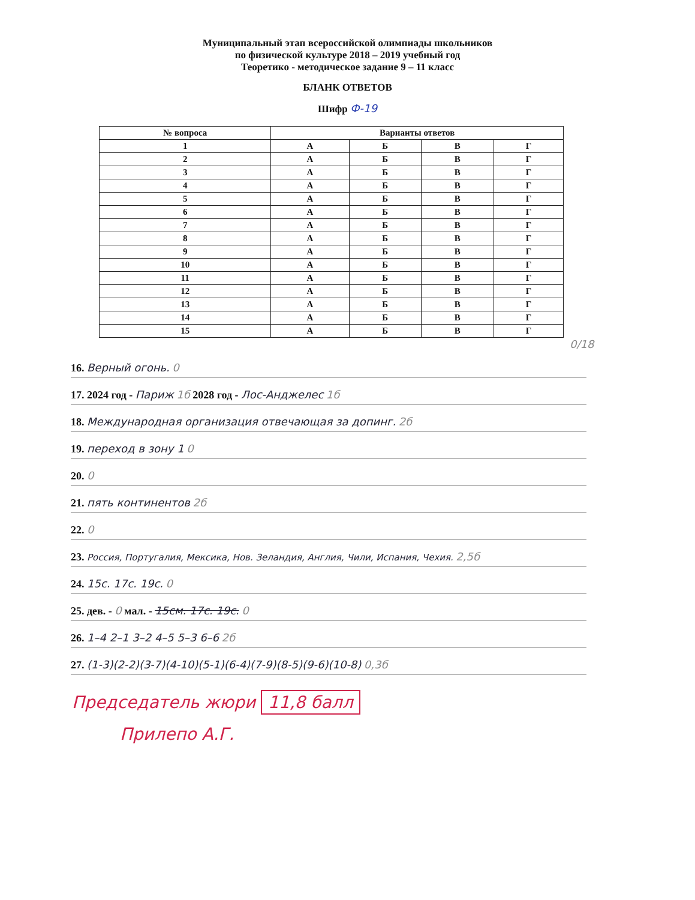Муниципальный этап всероссийской олимпиады школьников
по физической культуре 2018 – 2019 учебный год
Теоретико - методическое задание 9 – 11 класс
БЛАНК ОТВЕТОВ
Шифр Ф-19
| № вопроса | Варианты ответов | | | |
| --- | --- | --- | --- | --- |
| 1 | А | Б | В | Г |
| 2 | А | Б | В | Г |
| 3 | А | Б | В | Г |
| 4 | А | Б | В | Г |
| 5 | А | Б | В | Г |
| 6 | А | Б | В | Г |
| 7 | А | Б | В | Г |
| 8 | А | Б | В | Г |
| 9 | А | Б | В | Г |
| 10 | А | Б | В | Г |
| 11 | А | Б | В | Г |
| 12 | А | Б | В | Г |
| 13 | А | Б | В | Г |
| 14 | А | Б | В | Г |
| 15 | А | Б | В | Г |
0/18
16. Верный огонь. 0
17. 2024 год - Париж 1б 2028 год - Лос-Анджелес 1б
18. Международная организация отвечающая за допинг. 2б
19. переход в зону 1 0
20. 0
21. пять континентов 2б
22. 0
23. Россия, Португалия, Мексика, Нов. Зеландия, Англия, Чили, Испания, Чехия. 2,5б
24. 15с. 17с. 19с. 0
25. дев. - 0 мал. - 15см. 17с. 19с. 0
26. 1–4 2–1 3–2 4–5 5–3 6–6 2б
27. (1-3)(2-2)(3-7)(4-10)(5-1)(6-4)(7-9)(8-5)(9-6)(10-8) 0,3б
Председатель жюри 11,8 балл
Прилепо А.Г.